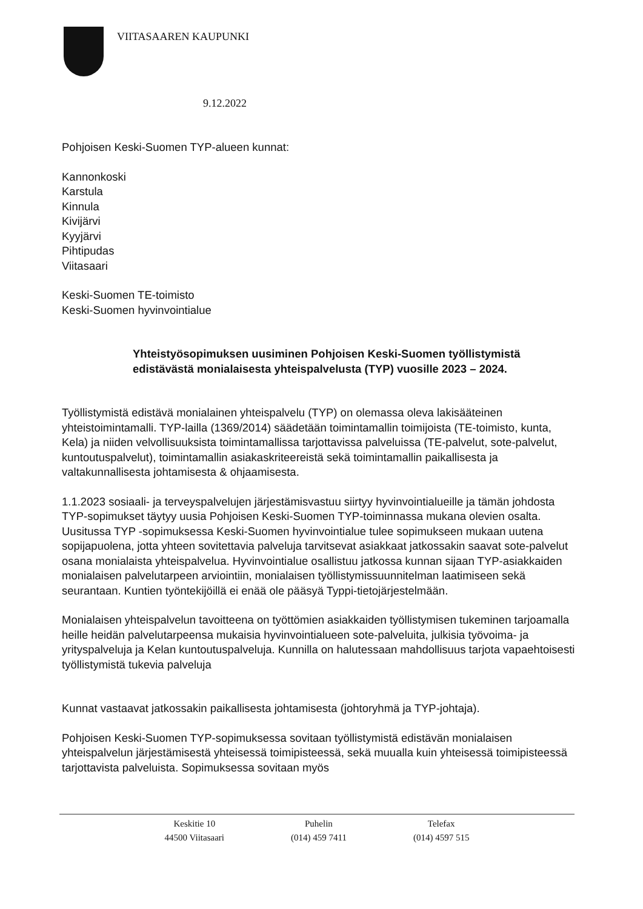VIITASAAREN KAUPUNKI
9.12.2022
Pohjoisen Keski-Suomen TYP-alueen kunnat:
Kannonkoski
Karstula
Kinnula
Kivijärvi
Kyyjärvi
Pihtipudas
Viitasaari
Keski-Suomen TE-toimisto
Keski-Suomen hyvinvointialue
Yhteistyösopimuksen uusiminen Pohjoisen Keski-Suomen työllistymistä edistävästä monialaisesta yhteispalvelusta (TYP) vuosille 2023 – 2024.
Työllistymistä edistävä monialainen yhteispalvelu (TYP) on olemassa oleva lakisääteinen yhteistoimintamalli. TYP-lailla (1369/2014) säädetään toimintamallin toimijoista (TE-toimisto, kunta, Kela) ja niiden velvollisuuksista toimintamallissa tarjottavissa palveluissa (TE-palvelut, sote-palvelut, kuntoutuspalvelut), toimintamallin asiakaskriteereistä sekä toimintamallin paikallisesta ja valtakunnallisesta johtamisesta & ohjaamisesta.
1.1.2023 sosiaali- ja terveyspalvelujen järjestämisvastuu siirtyy hyvinvointialueille ja tämän johdosta TYP-sopimukset täytyy uusia Pohjoisen Keski-Suomen TYP-toiminnassa mukana olevien osalta. Uusitussa TYP -sopimuksessa Keski-Suomen hyvinvointialue tulee sopimukseen mukaan uutena sopijapuolena, jotta yhteen sovitettavia palveluja tarvitsevat asiakkaat jatkossakin saavat sote-palvelut osana monialaista yhteispalvelua. Hyvinvointialue osallistuu jatkossa kunnan sijaan TYP-asiakkaiden monialaisen palvelutarpeen arviointiin, monialaisen työllistymissuunnitelman laatimiseen sekä seurantaan. Kuntien työntekijöillä ei enää ole pääsyä Typpi-tietojärjestelmään.
Monialaisen yhteispalvelun tavoitteena on työttömien asiakkaiden työllistymisen tukeminen tarjoamalla heille heidän palvelutarpeensa mukaisia hyvinvointialueen sote-palveluita, julkisia työvoima- ja yrityspalveluja ja Kelan kuntoutuspalveluja. Kunnilla on halutessaan mahdollisuus tarjota vapaehtoisesti työllistymistä tukevia palveluja
Kunnat vastaavat jatkossakin paikallisesta johtamisesta (johtoryhmä ja TYP-johtaja).
Pohjoisen Keski-Suomen TYP-sopimuksessa sovitaan työllistymistä edistävän monialaisen yhteispalvelun järjestämisestä yhteisessä toimipisteessä, sekä muualla kuin yhteisessä toimipisteessä tarjottavista palveluista. Sopimuksessa sovitaan myös
Keskitie 10
44500 Viitasaari
Puhelin
(014) 459 7411
Telefax
(014) 4597 515